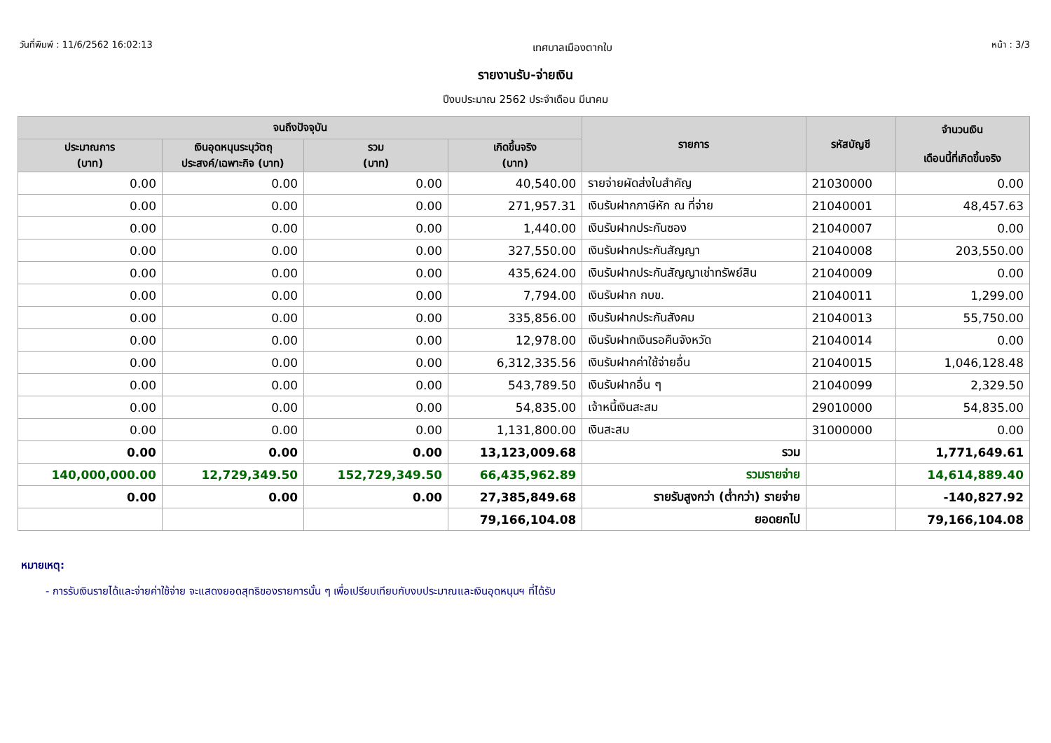วันที่พิมพ์ : 11/6/2562 16:02:13 เทศบาลเมืองตากใบ หน้า : 3/3
รายงานรับ-จ่ายเงิน
ปีงบประมาณ 2562 ประจำเดือน มีนาคม
| จนถึงปัจจุบัน | | | | รายการ | รหัสบัญชี | จำนวนเงิน เดือนนี้ที่เกิดขึ้นจริง |
| --- | --- | --- | --- | --- | --- | --- |
| ประมาณการ (บาท) | เงินอุดหนุนระบุวัตถุ ประสงค์/เฉพาะกิจ (บาท) | รวม (บาท) | เกิดขึ้นจริง (บาท) | | | |
| 0.00 | 0.00 | 0.00 | 40,540.00 | รายจ่ายผัดส่งใบสำคัญ | 21030000 | 0.00 |
| 0.00 | 0.00 | 0.00 | 271,957.31 | เงินรับฝากภาษีหัก ณ ที่จ่าย | 21040001 | 48,457.63 |
| 0.00 | 0.00 | 0.00 | 1,440.00 | เงินรับฝากประกันซอง | 21040007 | 0.00 |
| 0.00 | 0.00 | 0.00 | 327,550.00 | เงินรับฝากประกันสัญญา | 21040008 | 203,550.00 |
| 0.00 | 0.00 | 0.00 | 435,624.00 | เงินรับฝากประกันสัญญาเช่าทรัพย์สิน | 21040009 | 0.00 |
| 0.00 | 0.00 | 0.00 | 7,794.00 | เงินรับฝาก กบข. | 21040011 | 1,299.00 |
| 0.00 | 0.00 | 0.00 | 335,856.00 | เงินรับฝากประกันสังคม | 21040013 | 55,750.00 |
| 0.00 | 0.00 | 0.00 | 12,978.00 | เงินรับฝากเงินรอคืนจังหวัด | 21040014 | 0.00 |
| 0.00 | 0.00 | 0.00 | 6,312,335.56 | เงินรับฝากค่าใช้จ่ายอื่น | 21040015 | 1,046,128.48 |
| 0.00 | 0.00 | 0.00 | 543,789.50 | เงินรับฝากอื่น ๆ | 21040099 | 2,329.50 |
| 0.00 | 0.00 | 0.00 | 54,835.00 | เจ้าหนี้เงินสะสม | 29010000 | 54,835.00 |
| 0.00 | 0.00 | 0.00 | 1,131,800.00 | เงินสะสม | 31000000 | 0.00 |
| 0.00 | 0.00 | 0.00 | 13,123,009.68 | รวม | | 1,771,649.61 |
| 140,000,000.00 | 12,729,349.50 | 152,729,349.50 | 66,435,962.89 | รวมรายจ่าย | | 14,614,889.40 |
| 0.00 | 0.00 | 0.00 | 27,385,849.68 | รายรับสูงกว่า (ต่ำกว่า) รายจ่าย | | -140,827.92 |
| | | | 79,166,104.08 | ยอดยกไป | | 79,166,104.08 |
หมายเหตุ:
- การรับเงินรายได้และจ่ายค่าใช้จ่าย จะแสดงยอดสุทธิของรายการนั้น ๆ เพื่อเปรียบเทียบกับงบประมาณและเงินอุดหนุนฯ ที่ได้รับ